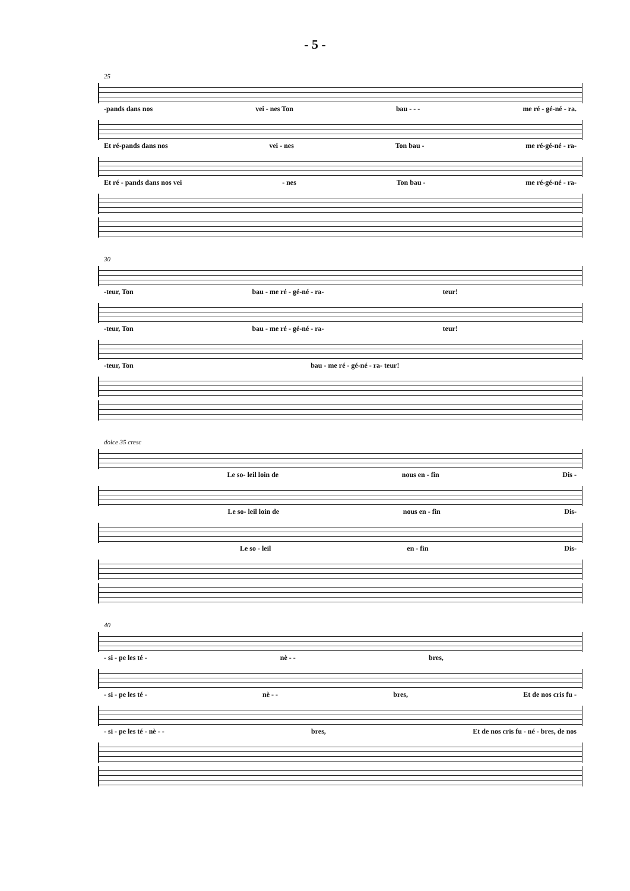- 5 -
25
-pands dans nos vei - nes Ton bau - - - me ré - gé-né - ra.
Et ré-pands dans nos vei - nes Ton bau - me ré-gé-né - ra-
Et ré - pands dans nos vei - nes Ton bau - me ré-gé-né - ra-
30
-teur, Ton bau - me ré - gé-né - ra- teur!
-teur, Ton bau - me ré - gé-né - ra- teur!
-teur, Ton bau - me ré - gé-né - ra- teur!
dolce 35 cresc
Le so- leil loin de nous en - fin Dis -
Le so- leil loin de nous en - fin Dis-
Le so - leil en - fin Dis-
40
- si - pe les té - nè - - bres,
- si - pe les té - nè - - bres, Et de nos cris fu -
- si - pe les té - nè - - bres, Et de nos cris fu - né - bres, de nos